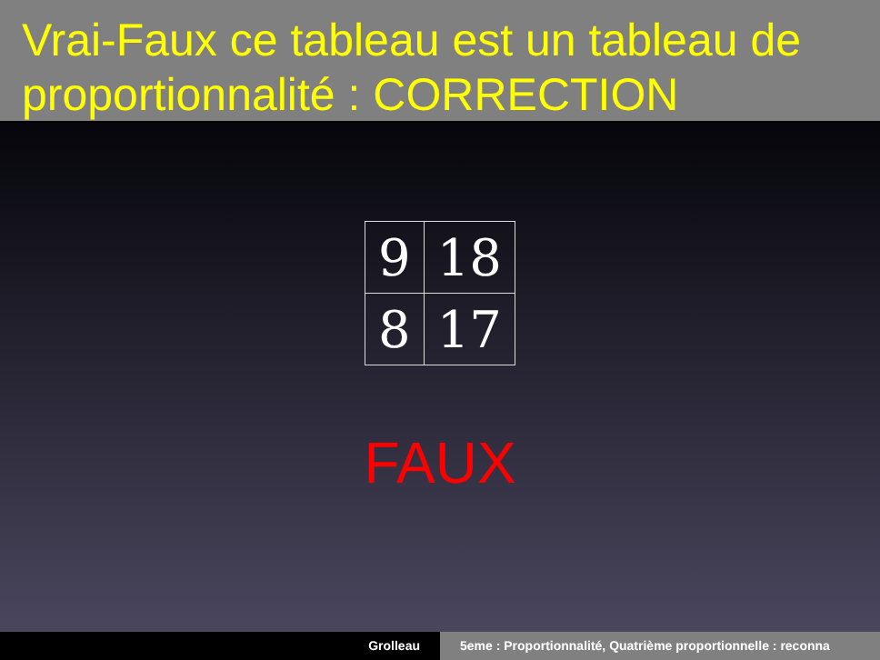Vrai-Faux ce tableau est un tableau de proportionnalité : CORRECTION
| 9 | 18 |
| 8 | 17 |
FAUX
Grolleau 5eme : Proportionnalité, Quatrième proportionnelle : reconna